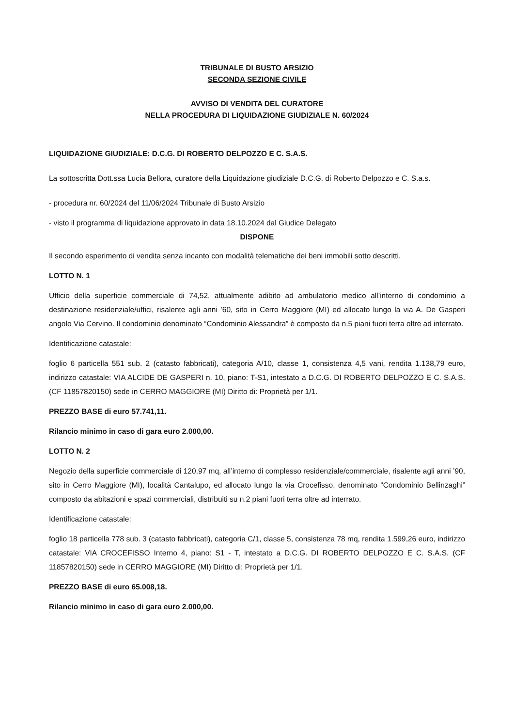TRIBUNALE DI BUSTO ARSIZIO
SECONDA SEZIONE CIVILE
AVVISO DI VENDITA DEL CURATORE
NELLA PROCEDURA DI LIQUIDAZIONE GIUDIZIALE N. 60/2024
LIQUIDAZIONE GIUDIZIALE: D.C.G. DI ROBERTO DELPOZZO E C. S.A.S.
La sottoscritta Dott.ssa Lucia Bellora, curatore della Liquidazione giudiziale D.C.G. di Roberto Delpozzo e C. S.a.s.
- procedura nr. 60/2024 del 11/06/2024 Tribunale di Busto Arsizio
- visto il programma di liquidazione approvato in data 18.10.2024 dal Giudice Delegato
DISPONE
Il secondo esperimento di vendita senza incanto con modalità telematiche dei beni immobili sotto descritti.
LOTTO N. 1
Ufficio della superficie commerciale di 74,52, attualmente adibito ad ambulatorio medico all’interno di condominio a destinazione residenziale/uffici, risalente agli anni ’60, sito in Cerro Maggiore (MI) ed allocato lungo la via A. De Gasperi angolo Via Cervino. Il condominio denominato “Condominio Alessandra” è composto da n.5 piani fuori terra oltre ad interrato.
Identificazione catastale:
foglio 6 particella 551 sub. 2 (catasto fabbricati), categoria A/10, classe 1, consistenza 4,5 vani, rendita 1.138,79 euro, indirizzo catastale: VIA ALCIDE DE GASPERI n. 10, piano: T-S1, intestato a D.C.G. DI ROBERTO DELPOZZO E C. S.A.S. (CF 11857820150) sede in CERRO MAGGIORE (MI) Diritto di: Proprietà per 1/1.
PREZZO BASE di euro 57.741,11.
Rilancio minimo in caso di gara euro 2.000,00.
LOTTO N. 2
Negozio della superficie commerciale di 120,97 mq, all’interno di complesso residenziale/commerciale, risalente agli anni ’90, sito in Cerro Maggiore (MI), località Cantalupo, ed allocato lungo la via Crocefisso, denominato “Condominio Bellinzaghi” composto da abitazioni e spazi commerciali, distribuiti su n.2 piani fuori terra oltre ad interrato.
Identificazione catastale:
foglio 18 particella 778 sub. 3 (catasto fabbricati), categoria C/1, classe 5, consistenza 78 mq, rendita 1.599,26 euro, indirizzo catastale: VIA CROCEFISSO Interno 4, piano: S1 - T, intestato a D.C.G. DI ROBERTO DELPOZZO E C. S.A.S. (CF 11857820150) sede in CERRO MAGGIORE (MI) Diritto di: Proprietà per 1/1.
PREZZO BASE di euro 65.008,18.
Rilancio minimo in caso di gara euro 2.000,00.